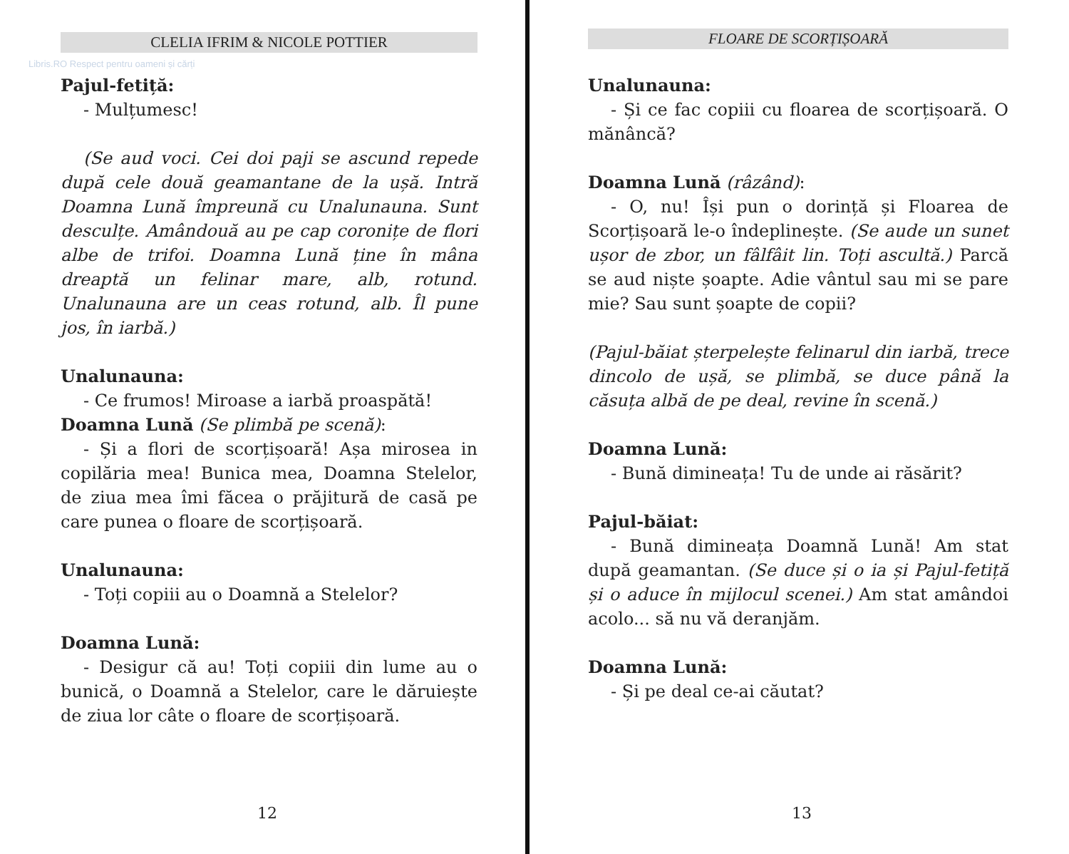CLELIA IFRIM & NICOLE POTTIER
Libris.RO Respect pentru oameni și cărți
Pajul-fetiță:
- Mulțumesc!
(Se aud voci. Cei doi paji se ascund repede după cele două geamantane de la ușă. Intră Doamna Lună împreună cu Unalunauna. Sunt desculțe. Amândouă au pe cap coronițe de flori albe de trifoi. Doamna Lună ține în mâna dreaptă un felinar mare, alb, rotund. Unalunauna are un ceas rotund, alb. Îl pune jos, în iarbă.)
Unalunauna:
- Ce frumos! Miroase a iarbă proaspătă!
Doamna Lună (Se plimbă pe scenă):
- Și a flori de scorțișoară! Așa mirosea in copilăria mea! Bunica mea, Doamna Stelelor, de ziua mea îmi făcea o prăjitură de casă pe care punea o floare de scorțișoară.
Unalunauna:
- Toți copiii au o Doamnă a Stelelor?
Doamna Lună:
- Desigur că au! Toți copiii din lume au o bunică, o Doamnă a Stelelor, care le dăruiește de ziua lor câte o floare de scorțișoară.
12
FLOARE DE SCORȚIȘOARĂ
Unalunauna:
- Și ce fac copiii cu floarea de scorțișoară. O mănâncă?
Doamna Lună (râzând):
- O, nu! Își pun o dorință și Floarea de Scorțișoară le-o îndeplinește. (Se aude un sunet ușor de zbor, un fâlfâit lin. Toți ascultă.) Parcă se aud niște șoapte. Adie vântul sau mi se pare mie? Sau sunt șoapte de copii?
(Pajul-băiat șterpelește felinarul din iarbă, trece dincolo de ușă, se plimbă, se duce până la căsuța albă de pe deal, revine în scenă.)
Doamna Lună:
- Bună dimineața! Tu de unde ai răsărit?
Pajul-băiat:
- Bună dimineața Doamnă Lună! Am stat după geamantan. (Se duce și o ia și Pajul-fetiță și o aduce în mijlocul scenei.) Am stat amândoi acolo... să nu vă deranjăm.
Doamna Lună:
- Și pe deal ce-ai căutat?
13